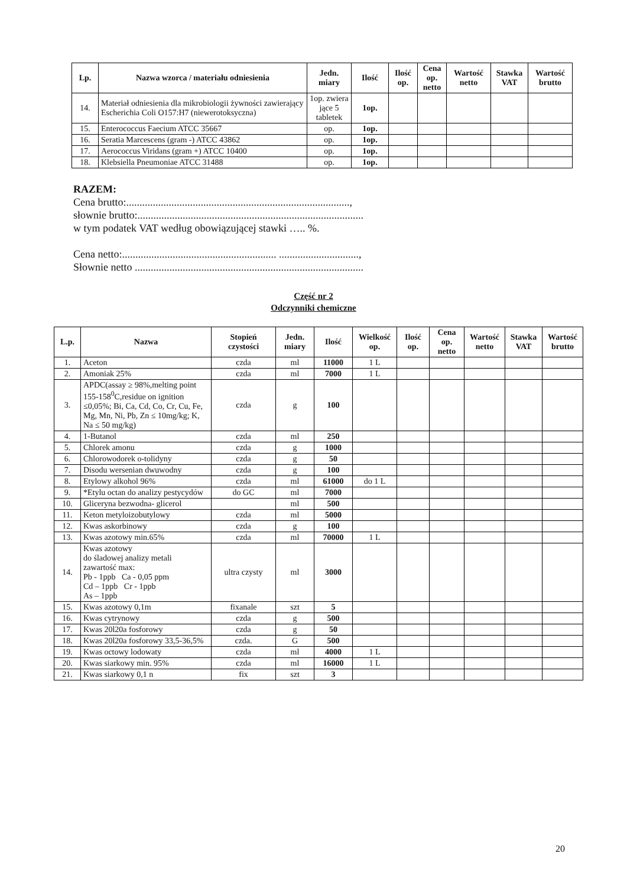| Lp. | Nazwa wzorca / materiału odniesienia | Jedn. miary | Ilość | Ilość op. | Cena op. netto | Wartość netto | Stawka VAT | Wartość brutto |
| --- | --- | --- | --- | --- | --- | --- | --- | --- |
| 14. | Materiał odniesienia dla mikrobiologii żywności zawierający Escherichia Coli O157:H7 (niewerotoksyczna) | 1op. zwiera jące 5 tabletek | 1op. | | | | | |
| 15. | Enterococcus Faecium ATCC 35667 | op. | 1op. | | | | | |
| 16. | Seratia Marcescens (gram -) ATCC 43862 | op. | 1op. | | | | | |
| 17. | Aerococcus Viridans (gram +) ATCC 10400 | op. | 1op. | | | | | |
| 18. | Klebsiella Pneumoniae ATCC 31488 | op. | 1op. | | | | | |
RAZEM:
Cena brutto:....................................................................................,
słownie brutto:.....................................................................................
w tym podatek VAT według obowiązującej stawki ….. %.
Cena netto:.......................................................... ..............................,
Słownie netto ......................................................................................
Część nr 2
Odczynniki chemiczne
| L.p. | Nazwa | Stopień czystości | Jedn. miary | Ilość | Wielkość op. | Ilość op. | Cena op. netto | Wartość netto | Stawka VAT | Wartość brutto |
| --- | --- | --- | --- | --- | --- | --- | --- | --- | --- | --- |
| 1. | Aceton | czda | ml | 11000 | 1 L | | | | | |
| 2. | Amoniak 25% | czda | ml | 7000 | 1 L | | | | | |
| 3. | APDC(assay ≥ 98%,melting point 155-158<sup>0</sup>C,residue on ignition ≤0,05%; Bi, Ca, Cd, Co, Cr, Cu, Fe, Mg, Mn, Ni, Pb, Zn ≤ 10mg/kg; K, Na ≤ 50 mg/kg) | czda | g | 100 | | | | | | |
| 4. | 1-Butanol | czda | ml | 250 | | | | | | |
| 5. | Chlorek amonu | czda | g | 1000 | | | | | | |
| 6. | Chlorowodorek o-tolidyny | czda | g | 50 | | | | | | |
| 7. | Disodu wersenian dwuwodny | czda | g | 100 | | | | | | |
| 8. | Etylowy alkohol 96% | czda | ml | 61000 | do 1 L | | | | | |
| 9. | *Etylu octan do analizy pestycydów | do GC | ml | 7000 | | | | | | |
| 10. | Gliceryna bezwodna- glicerol | | ml | 500 | | | | | | |
| 11. | Keton metyloizobutylowy | czda | ml | 5000 | | | | | | |
| 12. | Kwas askorbinowy | czda | g | 100 | | | | | | |
| 13. | Kwas azotowy min.65% | czda | ml | 70000 | 1 L | | | | | |
| 14. | Kwas azotowy do śladowej analizy metali zawartość max: Pb - 1ppb Ca - 0,05 ppm Cd – 1ppb Cr - 1ppb As – 1ppb | ultra czysty | ml | 3000 | | | | | | |
| 15. | Kwas azotowy 0,1m | fixanale | szt | 5 | | | | | | |
| 16. | Kwas cytrynowy | czda | g | 500 | | | | | | |
| 17. | Kwas 20l20a fosforowy | czda | g | 50 | | | | | | |
| 18. | Kwas 20l20a fosforowy 33,5-36,5% | czda. | G | 500 | | | | | | |
| 19. | Kwas octowy lodowaty | czda | ml | 4000 | 1 L | | | | | |
| 20. | Kwas siarkowy min. 95% | czda | ml | 16000 | 1 L | | | | | |
| 21. | Kwas siarkowy 0,1 n | fix | szt | 3 | | | | | | |
20